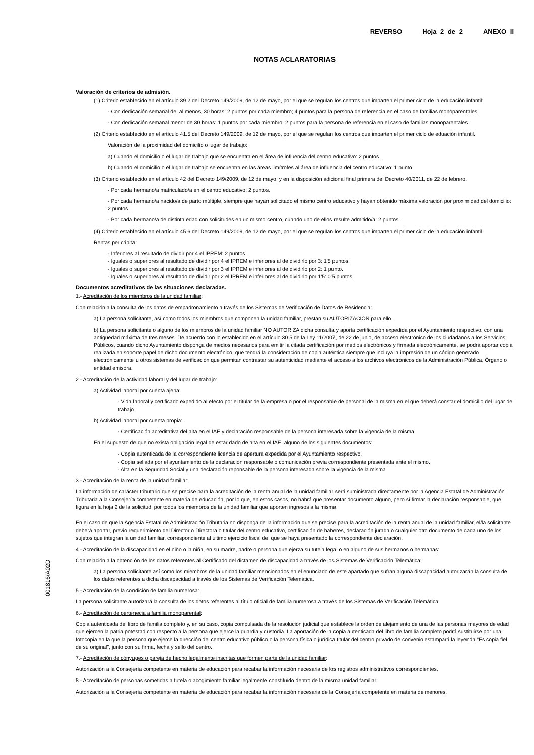REVERSO Hoja 2 de 2 ANEXO II
NOTAS ACLARATORIAS
Valoración de criterios de admisión.
(1) Criterio establecido en el artículo 39.2 del Decreto 149/2009, de 12 de mayo, por el que se regulan los centros que imparten el primer ciclo de la educación infantil:
- Con dedicación semanal de, al menos, 30 horas: 2 puntos por cada miembro; 4 puntos para la persona de referencia en el caso de familias monoparentales.
- Con dedicación semanal menor de 30 horas: 1 puntos por cada miembro; 2 puntos para la persona de referencia en el caso de familias monoparentales.
(2) Criterio establecido en el artículo 41.5 del Decreto 149/2009, de 12 de mayo, por el que se regulan los centros que imparten el primer ciclo de eduación infantil.
Valoración de la proximidad del domicilio o lugar de trabajo:
a) Cuando el domicilio o el lugar de trabajo que se encuentra en el área de influencia del centro educativo: 2 puntos.
b) Cuando el domicilio o el lugar de trabajo se encuentra en las áreas limítrofes al área de influencia del centro educativo: 1 punto.
(3) Criterio establecido en el artículo 42 del Decreto 149/2009, de 12 de mayo, y en la disposición adicional final primera del Decreto 40/2011, de 22 de febrero.
- Por cada hermano/a matriculado/a en el centro educativo: 2 puntos.
- Por cada hermano/a nacido/a de parto múltiple, siempre que hayan solicitado el mismo centro educativo y hayan obtenido máxima valoración por proximidad del domicilio: 2 puntos.
- Por cada hermano/a de distinta edad con solicitudes en un mismo centro, cuando uno de ellos resulte admitido/a: 2 puntos.
(4) Criterio establecido en el artículo 45.6 del Decreto 149/2009, de 12 de mayo, por el que se regulan los centros que imparten el primer ciclo de la educación infantil.
Rentas per cápita:
- Inferiores al resultado de dividir por 4 el IPREM: 2 puntos.
- Iguales o superiores al resultado de dividir por 4 el IPREM e inferiores al de dividirlo por 3: 1'5 puntos.
- Iguales o superiores al resultado de dividir por 3 el IPREM e inferiores al de dividirlo por 2: 1 punto.
- Iguales o superiores al resultado de dividir por 2 el IPREM e inferiores al de dividirlo por 1'5: 0'5 puntos.
Documentos acreditativos de las situaciones declaradas.
1.- Acreditación de los miembros de la unidad familiar:
Con relación a la consulta de los datos de empadronamiento a través de los Sistemas de Verificación de Datos de Residencia:
a) La persona solicitante, así como todos los miembros que componen la unidad familiar, prestan su AUTORIZACIÓN para ello.
b) La persona solicitante o alguno de los miembros de la unidad familiar NO AUTORIZA dicha consulta y aporta certificación expedida por el Ayuntamiento respectivo, con una antigüedad máxima de tres meses. De acuerdo con lo establecido en el artículo 30.5 de la Ley 11/2007, de 22 de junio, de acceso electrónico de los ciudadanos a los Servicios Públicos, cuando dicho Ayuntamiento disponga de medios necesarios para emitir la citada certificación por medios electrónicos y firmada electrónicamente, se podrá aportar copia realizada en soporte papel de dicho documento electrónico, que tendrá la consideración de copia auténtica siempre que incluya la impresión de un código generado electrónicamente u otros sistemas de verificación que permitan contrastar su autenticidad mediante el acceso a los archivos electrónicos de la Administración Pública, Órgano o entidad emisora.
2.- Acreditación de la actividad laboral y del lugar de trabajo:
a) Actividad laboral por cuenta ajena:
- Vida laboral y certificado expedido al efecto por el titular de la empresa o por el responsable de personal de la misma en el que deberá constar el domicilio del lugar de trabajo.
b) Actividad laboral por cuenta propia:
· Certificación acreditativa del alta en el IAE y declaración responsable de la persona interesada sobre la vigencia de la misma.
En el supuesto de que no exista obligación legal de estar dado de alta en el IAE, alguno de los siguientes documentos:
- Copia autenticada de la correspondiente licencia de apertura expedida por el Ayuntamiento respectivo.
- Copia sellada por el ayuntamiento de la declaración responsable o comunicación previa correspondiente presentada ante el mismo.
- Alta en la Seguridad Social y una declaración reponsable de la persona interesada sobre la vigencia de la misma.
3.- Acreditación de la renta de la unidad familiar:
La información de carácter tributario que se precise para la acreditación de la renta anual de la unidad familiar será suministrada directamente por la Agencia Estatal de Administración Tributaria a la Consejería competente en materia de educación, por lo que, en estos casos, no habrá que presentar documento alguno, pero sí firmar la declaración responsable, que figura en la hoja 2 de la solicitud, por todos los miembros de la unidad familiar que aporten ingresos a la misma.
En el caso de que la Agencia Estatal de Administración Tributaria no disponga de la información que se precise para la acreditación de la renta anual de la unidad familiar, el/la solicitante deberá aportar, previo requerimiento del Director o Directora o titular del centro educativo, certificación de haberes, declaración jurada o cualquier otro documento de cada uno de los sujetos que integran la unidad familiar, correspondiente al último ejercicio fiscal del que se haya presentado la correspondiente declaración.
4.- Acreditación de la discapacidad en el niño o la niña, en su madre, padre o persona que ejerza su tutela legal o en alguno de sus hermanos o hermanas:
Con relación a la obtención de los datos referentes al Certificado del dictamen de discapacidad a través de los Sistemas de Verificación Telemática:
a) La persona solicitante así como los miembros de la unidad familiar mencionados en el enunciado de este apartado que sufran alguna discapacidad autorizarán la consulta de los datos referentes a dicha discapacidad a través de los Sistemas de Verificación Telemática.
5.- Acreditación de la condición de familia numerosa:
La persona solicitante autorizará la consulta de los datos referentes al título oficial de familia numerosa a través de los Sistemas de Verificación Telemática.
6.- Acreditación de pertenecia a familia monoparental:
Copia autenticada del libro de familia completo y, en su caso, copia compulsada de la resolución judicial que establece la orden de alejamiento de una de las personas mayores de edad que ejercen la patria potestad con respecto a la persona que ejerce la guardia y custodia. La aportación de la copia autenticada del libro de familia completo podrá sustituirse por una fotocopia en la que la persona que ejerce la dirección del centro educativo público o la persona física o jurídica titular del centro privado de convenio estampará la leyenda "Es copia fiel de su original", junto con su firma, fecha y sello del centro.
7.- Acreditación de cónyuges o pareja de hecho legalmente inscritas que formen parte de la unidad familiar:
Autorización a la Consejería competente en materia de educación para recabar la información necesaria de los registros administrativos correspondientes.
8.- Acreditación de personas sometidas a tutela o acogimiento familiar legalmente constituido dentro de la misma unidad familiar:
Autorización a la Consejería competente en materia de educación para recabar la información necesaria de la Consejería competente en materia de menores.
001816/A02D